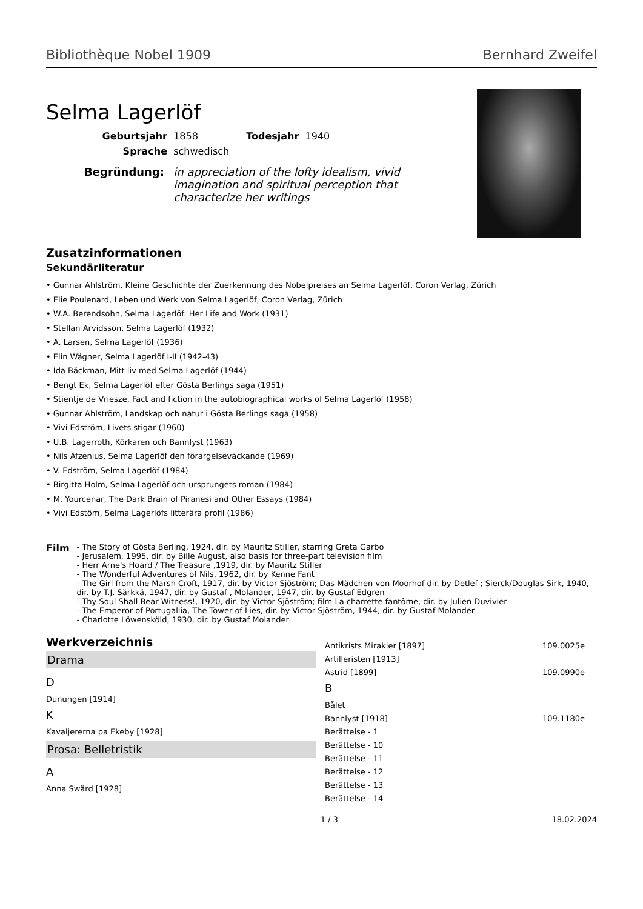Bibliothèque Nobel 1909 Bernhard Zweifel
Selma Lagerlöf
Geburtsjahr 1858 Todesjahr 1940
Sprache schwedisch
Begründung: in appreciation of the lofty idealism, vivid imagination and spiritual perception that characterize her writings
Zusatzinformationen
Sekundärliteratur
• Gunnar Ahlström, Kleine Geschichte der Zuerkennung des Nobelpreises an Selma Lagerlöf, Coron Verlag, Zürich
• Elie Poulenard, Leben und Werk von Selma Lagerlöf, Coron Verlag, Zürich
• W.A. Berendsohn, Selma Lagerlöf: Her Life and Work (1931)
• Stellan Arvidsson, Selma Lagerlöf (1932)
• A. Larsen, Selma Lagerlöf (1936)
• Elin Wägner, Selma Lagerlöf I-II (1942-43)
• Ida Bäckman, Mitt liv med Selma Lagerlöf (1944)
• Bengt Ek, Selma Lagerlöf efter Gösta Berlings saga (1951)
• Stientje de Vriesze, Fact and fiction in the autobiographical works of Selma Lagerlöf (1958)
• Gunnar Ahlström, Landskap och natur i Gösta Berlings saga (1958)
• Vivi Edström, Livets stigar (1960)
• U.B. Lagerroth, Körkaren och Bannlyst (1963)
• Nils Afzenius, Selma Lagerlöf den förargelseväckande (1969)
• V. Edström, Selma Lagerlöf (1984)
• Birgitta Holm, Selma Lagerlöf och ursprungets roman (1984)
• M. Yourcenar, The Dark Brain of Piranesi and Other Essays (1984)
• Vivi Edstöm, Selma Lagerlöfs litterära profil (1986)
Film
- The Story of Gösta Berling, 1924, dir. by Mauritz Stiller, starring Greta Garbo
- Jerusalem, 1995, dir. by Bille August, also basis for three-part television film
- Herr Arne's Hoard / The Treasure ,1919, dir. by Mauritz Stiller
- The Wonderful Adventures of Nils, 1962, dir. by Kenne Fant
- The Girl from the Marsh Croft, 1917, dir. by Victor Sjöström; Das Mädchen von Moorhof dir. by Detlef ; Sierck/Douglas Sirk, 1940, dir. by T.J. Särkkä, 1947, dir. by Gustaf , Molander, 1947, dir. by Gustaf Edgren
- Thy Soul Shall Bear Witness!, 1920, dir. by Victor Sjöström; film La charrette fantôme, dir. by Julien Duvivier
- The Emperor of Portugallia, The Tower of Lies, dir. by Victor Sjöström, 1944, dir. by Gustaf Molander
- Charlotte Löwensköld, 1930, dir. by Gustaf Molander
Werkverzeichnis
Drama
D
Dunungen [1914]
K
Kavaljererna pa Ekeby [1928]
Prosa: Belletristik
A
Anna Swärd [1928]
Antikrists Mirakler [1897] 109.0025e
Artilleristen [1913]
Astrid [1899] 109.0990e
B
Bålet
Bannlyst [1918] 109.1180e
Berättelse - 1
Berättelse - 10
Berättelse - 11
Berättelse - 12
Berättelse - 13
Berättelse - 14
1 / 3 18.02.2024